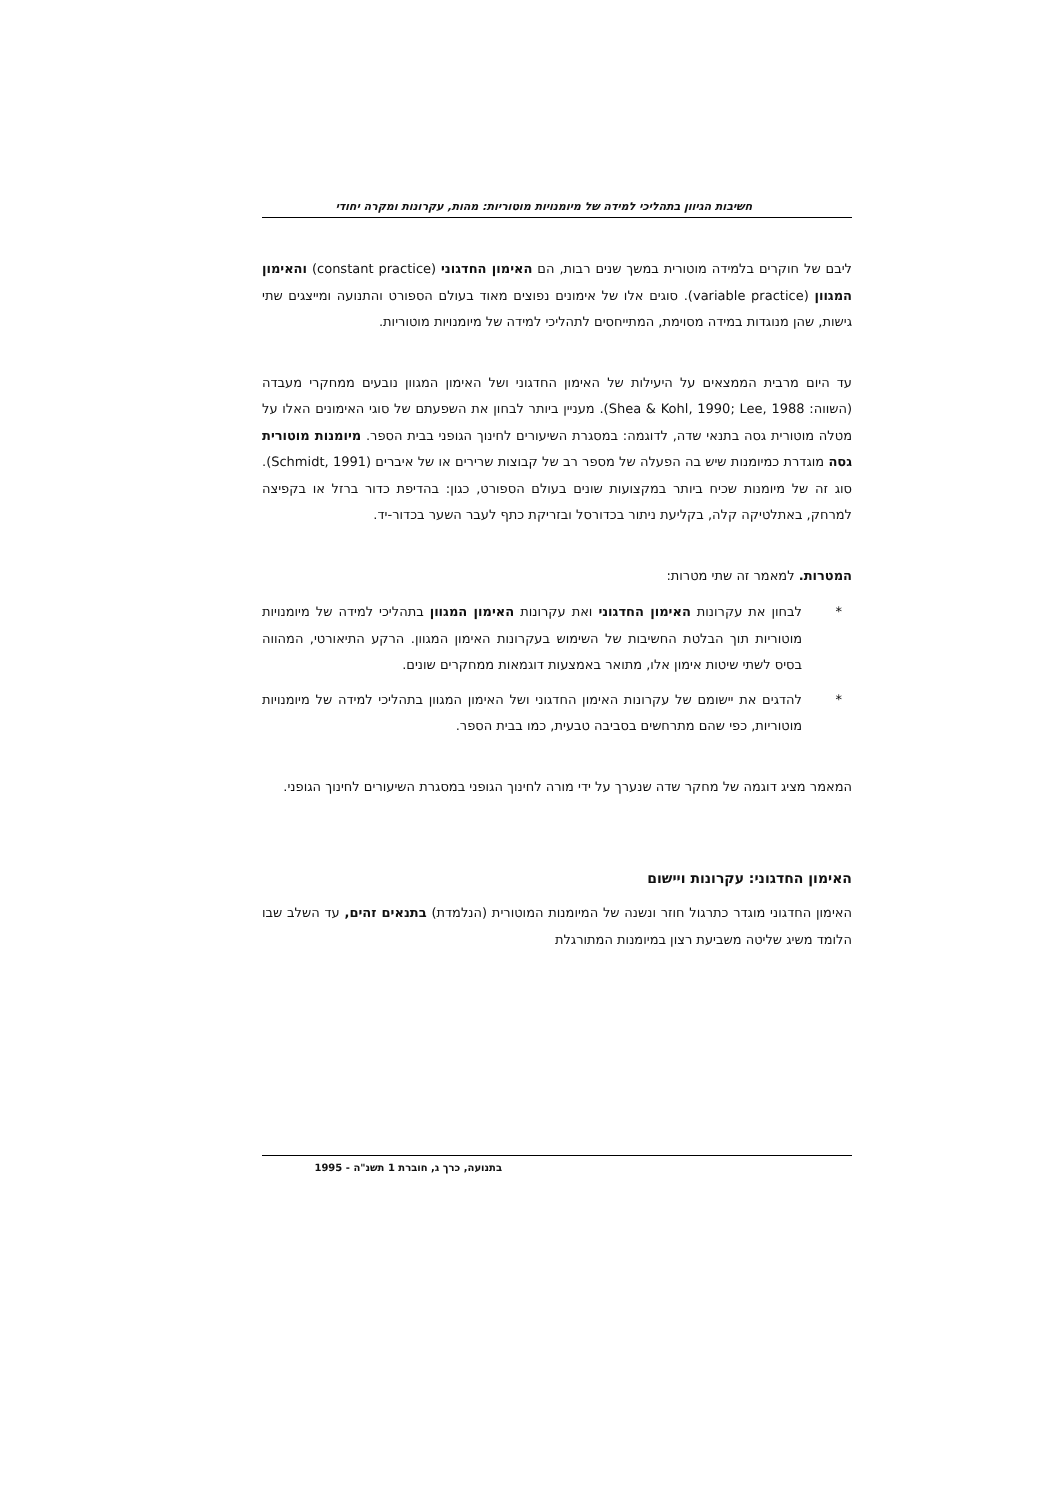חשיבות הגיוון בתהליכי למידה של מיומנויות מוטוריות: מהות, עקרונות ומקרה יחודי
ליבם של חוקרים בלמידה מוטורית במשך שנים רבות, הם האימון החדגוני (constant practice) והאימון המגוון (variable practice). סוגים אלו של אימונים נפוצים מאוד בעולם הספורט והתנועה ומייצגים שתי גישות, שהן מנוגדות במידה מסוימת, המתייחסים לתהליכי למידה של מיומנויות מוטוריות.
עד היום מרבית הממצאים על היעילות של האימון החדגוני ושל האימון המגוון נובעים ממחקרי מעבדה (השווה: Shea & Kohl, 1990; Lee, 1988). מעניין ביותר לבחון את השפעתם של סוגי האימונים האלו על מטלה מוטורית גסה בתנאי שדה, לדוגמה: במסגרת השיעורים לחינוך הגופני בבית הספר. מיומנות מוטורית גסה מוגדרת כמיומנות שיש בה הפעלה של מספר רב של קבוצות שרירים או של איברים (Schmidt, 1991). סוג זה של מיומנות שכיח ביותר במקצועות שונים בעולם הספורט, כגון: בהדיפת כדור ברזל או בקפיצה למרחק, באתלטיקה קלה, בקליעת ניתור בכדורסל ובזריקת כתף לעבר השער בכדור-יד.
המטרות. למאמר זה שתי מטרות:
* לבחון את עקרונות האימון החדגוני ואת עקרונות האימון המגוון בתהליכי למידה של מיומנויות מוטוריות תוך הבלטת החשיבות של השימוש בעקרונות האימון המגוון. הרקע התיאורטי, המהווה בסיס לשתי שיטות אימון אלו, מתואר באמצעות דוגמאות ממחקרים שונים.
* להדגים את יישומם של עקרונות האימון החדגוני ושל האימון המגוון בתהליכי למידה של מיומנויות מוטוריות, כפי שהם מתרחשים בסביבה טבעית, כמו בבית הספר.
המאמר מציג דוגמה של מחקר שדה שנערך על ידי מורה לחינוך הגופני במסגרת השיעורים לחינוך הגופני.
האימון החדגוני: עקרונות ויישום
האימון החדגוני מוגדר כתרגול חוזר ונשנה של המיומנות המוטורית (הנלמדת) בתנאים זהים, עד השלב שבו הלומד משיג שליטה משביעת רצון במיומנות המתורגלת
בתנועה, כרך ג, חוברת 1 תשנ"ה - 1995